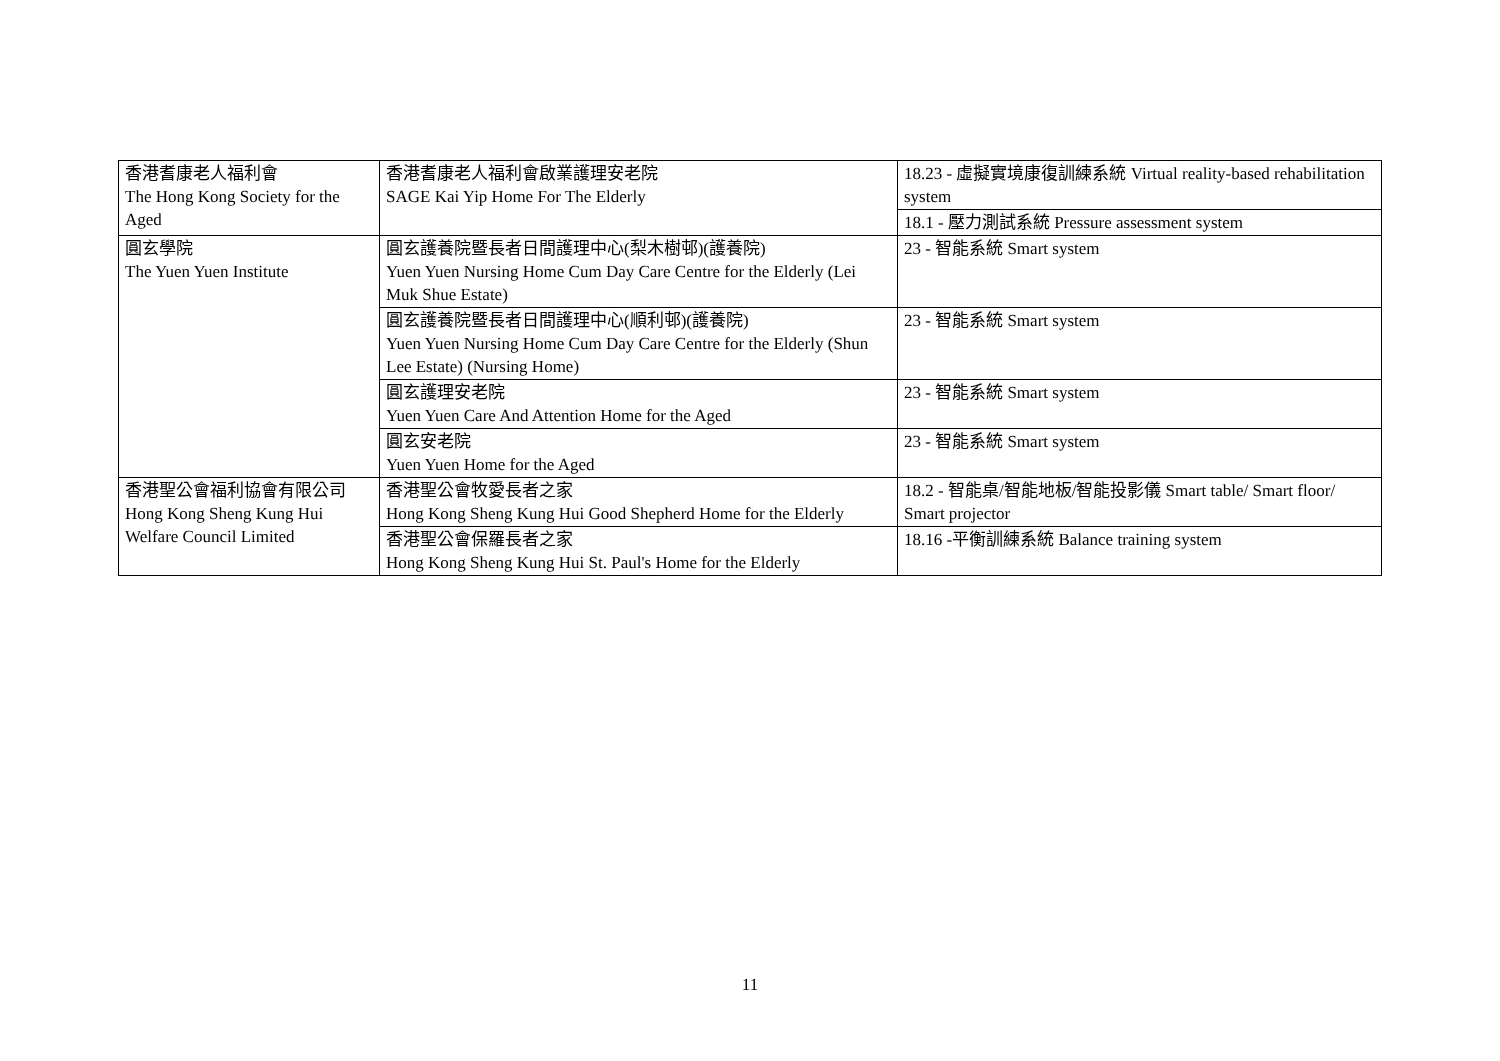| 香港耆康老人福利會 The Hong Kong Society for the Aged | 香港耆康老人福利會啟業護理安老院 SAGE Kai Yip Home For The Elderly | 18.23 - 虛擬實境康復訓練系統 Virtual reality-based rehabilitation system |
| | | 18.1 - 壓力測試系統 Pressure assessment system |
| 圓玄學院 The Yuen Yuen Institute | 圓玄護養院暨長者日間護理中心(梨木樹邨)(護養院) Yuen Yuen Nursing Home Cum Day Care Centre for the Elderly (Lei Muk Shue Estate) | 23 - 智能系統 Smart system |
| | 圓玄護養院暨長者日間護理中心(順利邨)(護養院) Yuen Yuen Nursing Home Cum Day Care Centre for the Elderly (Shun Lee Estate) (Nursing Home) | 23 - 智能系統 Smart system |
| | 圓玄護理安老院 Yuen Yuen Care And Attention Home for the Aged | 23 - 智能系統 Smart system |
| | 圓玄安老院 Yuen Yuen Home for the Aged | 23 - 智能系統 Smart system |
| 香港聖公會福利協會有限公司 Hong Kong Sheng Kung Hui Welfare Council Limited | 香港聖公會牧愛長者之家 Hong Kong Sheng Kung Hui Good Shepherd Home for the Elderly | 18.2 - 智能桌/智能地板/智能投影儀 Smart table/ Smart floor/ Smart projector |
| | 香港聖公會保羅長者之家 Hong Kong Sheng Kung Hui St. Paul's Home for the Elderly | 18.16 -平衡訓練系統 Balance training system |
11